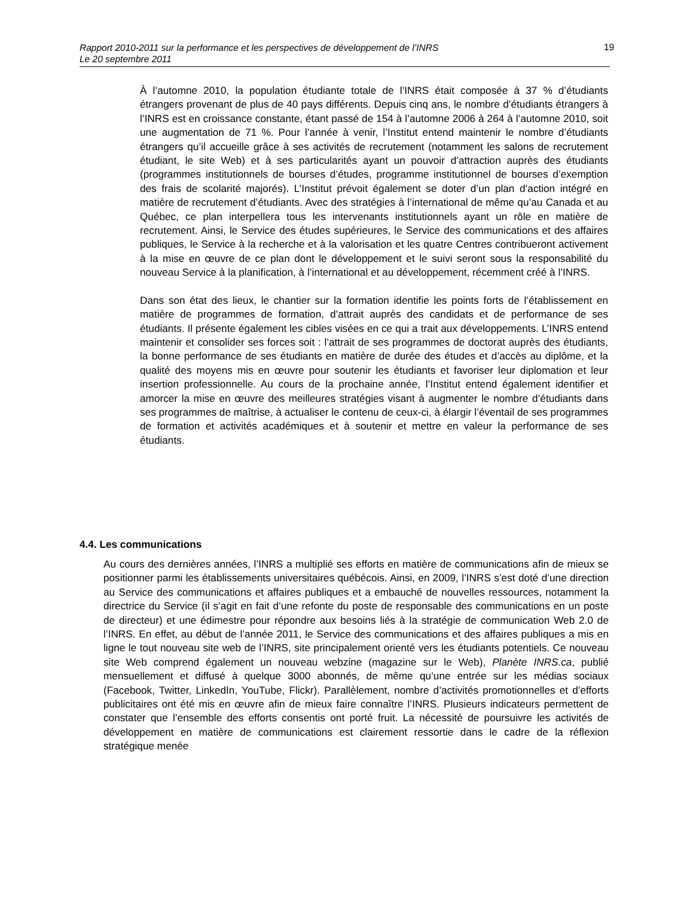Rapport 2010-2011 sur la performance et les perspectives de développement de l’INRS
Le 20 septembre 2011
19
À l’automne 2010, la population étudiante totale de l’INRS était composée à 37 % d’étudiants étrangers provenant de plus de 40 pays différents. Depuis cinq ans, le nombre d’étudiants étrangers à l’INRS est en croissance constante, étant passé de 154 à l’automne 2006 à 264 à l’automne 2010, soit une augmentation de 71 %. Pour l’année à venir, l’Institut entend maintenir le nombre d’étudiants étrangers qu’il accueille grâce à ses activités de recrutement (notamment les salons de recrutement étudiant, le site Web) et à ses particularités ayant un pouvoir d’attraction auprès des étudiants (programmes institutionnels de bourses d’études, programme institutionnel de bourses d’exemption des frais de scolarité majorés). L’Institut prévoit également se doter d’un plan d’action intégré en matière de recrutement d’étudiants. Avec des stratégies à l’international de même qu’au Canada et au Québec, ce plan interpellera tous les intervenants institutionnels ayant un rôle en matière de recrutement. Ainsi, le Service des études supérieures, le Service des communications et des affaires publiques, le Service à la recherche et à la valorisation et les quatre Centres contribueront activement à la mise en œuvre de ce plan dont le développement et le suivi seront sous la responsabilité du nouveau Service à la planification, à l’international et au développement, récemment créé à l’INRS.
Dans son état des lieux, le chantier sur la formation identifie les points forts de l’établissement en matière de programmes de formation, d’attrait auprès des candidats et de performance de ses étudiants. Il présente également les cibles visées en ce qui a trait aux développements. L’INRS entend maintenir et consolider ses forces soit : l’attrait de ses programmes de doctorat auprès des étudiants, la bonne performance de ses étudiants en matière de durée des études et d’accès au diplôme, et la qualité des moyens mis en œuvre pour soutenir les étudiants et favoriser leur diplomation et leur insertion professionnelle. Au cours de la prochaine année, l’Institut entend également identifier et amorcer la mise en œuvre des meilleures stratégies visant à augmenter le nombre d’étudiants dans ses programmes de maîtrise, à actualiser le contenu de ceux-ci, à élargir l’éventail de ses programmes de formation et activités académiques et à soutenir et mettre en valeur la performance de ses étudiants.
4.4. Les communications
Au cours des dernières années, l’INRS a multiplié ses efforts en matière de communications afin de mieux se positionner parmi les établissements universitaires québécois. Ainsi, en 2009, l’INRS s’est doté d’une direction au Service des communications et affaires publiques et a embauché de nouvelles ressources, notamment la directrice du Service (il s’agit en fait d’une refonte du poste de responsable des communications en un poste de directeur) et une édimestre pour répondre aux besoins liés à la stratégie de communication Web 2.0 de l’INRS. En effet, au début de l’année 2011, le Service des communications et des affaires publiques a mis en ligne le tout nouveau site web de l’INRS, site principalement orienté vers les étudiants potentiels. Ce nouveau site Web comprend également un nouveau webzine (magazine sur le Web), Planète INRS.ca, publié mensuellement et diffusé à quelque 3000 abonnés, de même qu’une entrée sur les médias sociaux (Facebook, Twitter, LinkedIn, YouTube, Flickr). Parallèlement, nombre d’activités promotionnelles et d’efforts publicitaires ont été mis en œuvre afin de mieux faire connaître l’INRS. Plusieurs indicateurs permettent de constater que l’ensemble des efforts consentis ont porté fruit. La nécessité de poursuivre les activités de développement en matière de communications est clairement ressortie dans le cadre de la réflexion stratégique menée